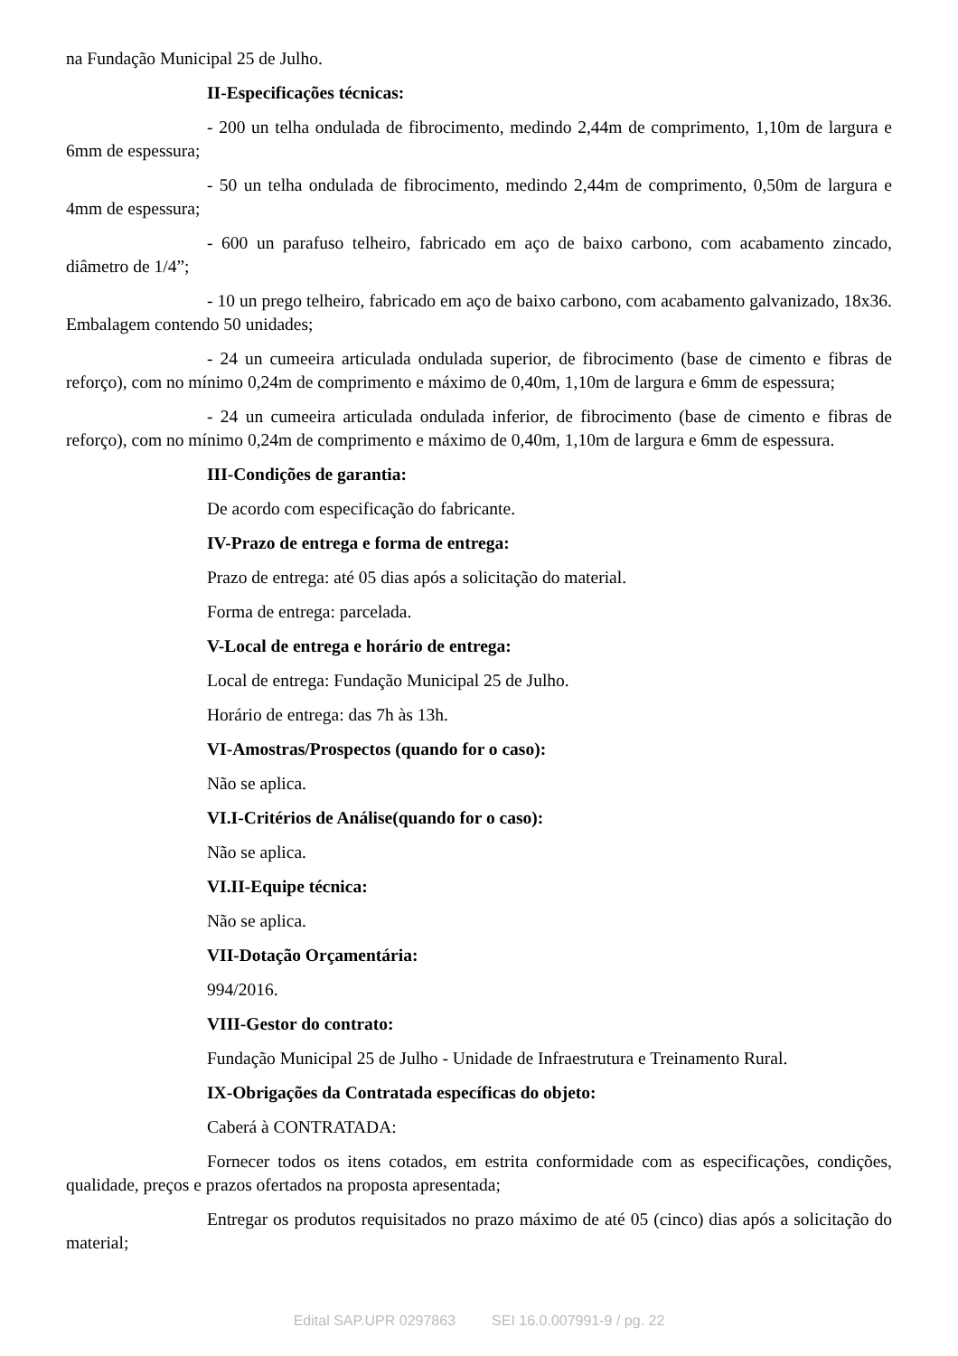na Fundação Municipal 25 de Julho.
II-Especificações técnicas:
- 200 un telha ondulada de fibrocimento, medindo 2,44m de comprimento, 1,10m de largura e 6mm de espessura;
- 50 un telha ondulada de fibrocimento, medindo 2,44m de comprimento, 0,50m de largura e 4mm de espessura;
- 600 un parafuso telheiro, fabricado em aço de baixo carbono, com acabamento zincado, diâmetro de 1/4”;
- 10 un prego telheiro, fabricado em aço de baixo carbono, com acabamento galvanizado, 18x36. Embalagem contendo 50 unidades;
- 24 un cumeeira articulada ondulada superior, de fibrocimento (base de cimento e fibras de reforço), com no mínimo 0,24m de comprimento e máximo de 0,40m, 1,10m de largura e 6mm de espessura;
- 24 un cumeeira articulada ondulada inferior, de fibrocimento (base de cimento e fibras de reforço), com no mínimo 0,24m de comprimento e máximo de 0,40m, 1,10m de largura e 6mm de espessura.
III-Condições de garantia:
De acordo com especificação do fabricante.
IV-Prazo de entrega e forma de entrega:
Prazo de entrega: até 05 dias após a solicitação do material.
Forma de entrega: parcelada.
V-Local de entrega e horário de entrega:
Local de entrega: Fundação Municipal 25 de Julho.
Horário de entrega: das 7h às 13h.
VI-Amostras/Prospectos (quando for o caso):
Não se aplica.
VI.I-Critérios de Análise(quando for o caso):
Não se aplica.
VI.II-Equipe técnica:
Não se aplica.
VII-Dotação Orçamentária:
994/2016.
VIII-Gestor do contrato:
Fundação Municipal 25 de Julho - Unidade de Infraestrutura e Treinamento Rural.
IX-Obrigações da Contratada específicas do objeto:
Caberá à CONTRATADA:
Fornecer todos os itens cotados, em estrita conformidade com as especificações, condições, qualidade, preços e prazos ofertados na proposta apresentada;
Entregar os produtos requisitados no prazo máximo de até 05 (cinco) dias após a solicitação do material;
Edital SAP.UPR 0297863 SEI 16.0.007991-9 / pg. 22